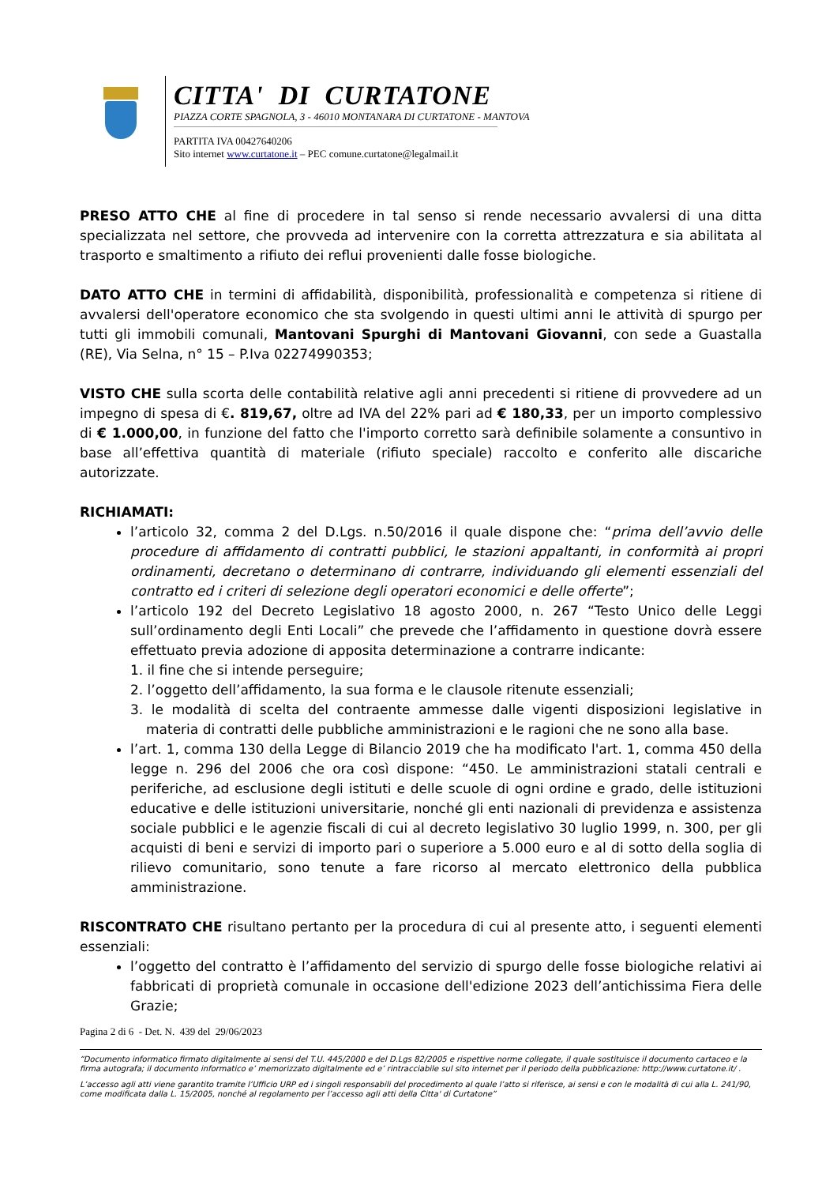CITTA' DI CURTATONE
PIAZZA CORTE SPAGNOLA, 3 - 46010 MONTANARA DI CURTATONE - MANTOVA
PARTITA IVA 00427640206
Sito internet www.curtatone.it – PEC comune.curtatone@legalmail.it
PRESO ATTO CHE al fine di procedere in tal senso si rende necessario avvalersi di una ditta specializzata nel settore, che provveda ad intervenire con la corretta attrezzatura e sia abilitata al trasporto e smaltimento a rifiuto dei reflui provenienti dalle fosse biologiche.
DATO ATTO CHE in termini di affidabilità, disponibilità, professionalità e competenza si ritiene di avvalersi dell'operatore economico che sta svolgendo in questi ultimi anni le attività di spurgo per tutti gli immobili comunali, Mantovani Spurghi di Mantovani Giovanni, con sede a Guastalla (RE), Via Selna, n° 15 – P.Iva 02274990353;
VISTO CHE sulla scorta delle contabilità relative agli anni precedenti si ritiene di provvedere ad un impegno di spesa di €. 819,67, oltre ad IVA del 22% pari ad € 180,33, per un importo complessivo di € 1.000,00, in funzione del fatto che l'importo corretto sarà definibile solamente a consuntivo in base all’effettiva quantità di materiale (rifiuto speciale) raccolto e conferito alle discariche autorizzate.
RICHIAMATI:
l’articolo 32, comma 2 del D.Lgs. n.50/2016 il quale dispone che: “prima dell’avvio delle procedure di affidamento di contratti pubblici, le stazioni appaltanti, in conformità ai propri ordinamenti, decretano o determinano di contrarre, individuando gli elementi essenziali del contratto ed i criteri di selezione degli operatori economici e delle offerte”;
l’articolo 192 del Decreto Legislativo 18 agosto 2000, n. 267 “Testo Unico delle Leggi sull’ordinamento degli Enti Locali” che prevede che l’affidamento in questione dovrà essere effettuato previa adozione di apposita determinazione a contrarre indicante:
1. il fine che si intende perseguire;
2. l’oggetto dell’affidamento, la sua forma e le clausole ritenute essenziali;
3. le modalità di scelta del contraente ammesse dalle vigenti disposizioni legislative in materia di contratti delle pubbliche amministrazioni e le ragioni che ne sono alla base.
l’art. 1, comma 130 della Legge di Bilancio 2019 che ha modificato l'art. 1, comma 450 della legge n. 296 del 2006 che ora così dispone: “450. Le amministrazioni statali centrali e periferiche, ad esclusione degli istituti e delle scuole di ogni ordine e grado, delle istituzioni educative e delle istituzioni universitarie, nonché gli enti nazionali di previdenza e assistenza sociale pubblici e le agenzie fiscali di cui al decreto legislativo 30 luglio 1999, n. 300, per gli acquisti di beni e servizi di importo pari o superiore a 5.000 euro e al di sotto della soglia di rilievo comunitario, sono tenute a fare ricorso al mercato elettronico della pubblica amministrazione.
RISCONTRATO CHE risultano pertanto per la procedura di cui al presente atto, i seguenti elementi essenziali:
l’oggetto del contratto è l’affidamento del servizio di spurgo delle fosse biologiche relativi ai fabbricati di proprietà comunale in occasione dell'edizione 2023 dell’antichissima Fiera delle Grazie;
Pagina 2 di 6 - Det. N. 439 del 29/06/2023
“Documento informatico firmato digitalmente ai sensi del T.U. 445/2000 e del D.Lgs 82/2005 e rispettive norme collegate, il quale sostituisce il documento cartaceo e la firma autografa; il documento informatico e’ memorizzato digitalmente ed e’ rintracciabile sul sito internet per il periodo della pubblicazione: http://www.curtatone.it/ .
L’accesso agli atti viene garantito tramite l’Ufficio URP ed i singoli responsabili del procedimento al quale l’atto si riferisce, ai sensi e con le modalità di cui alla L. 241/90, come modificata dalla L. 15/2005, nonché al regolamento per l’accesso agli atti della Citta' di Curtatone”